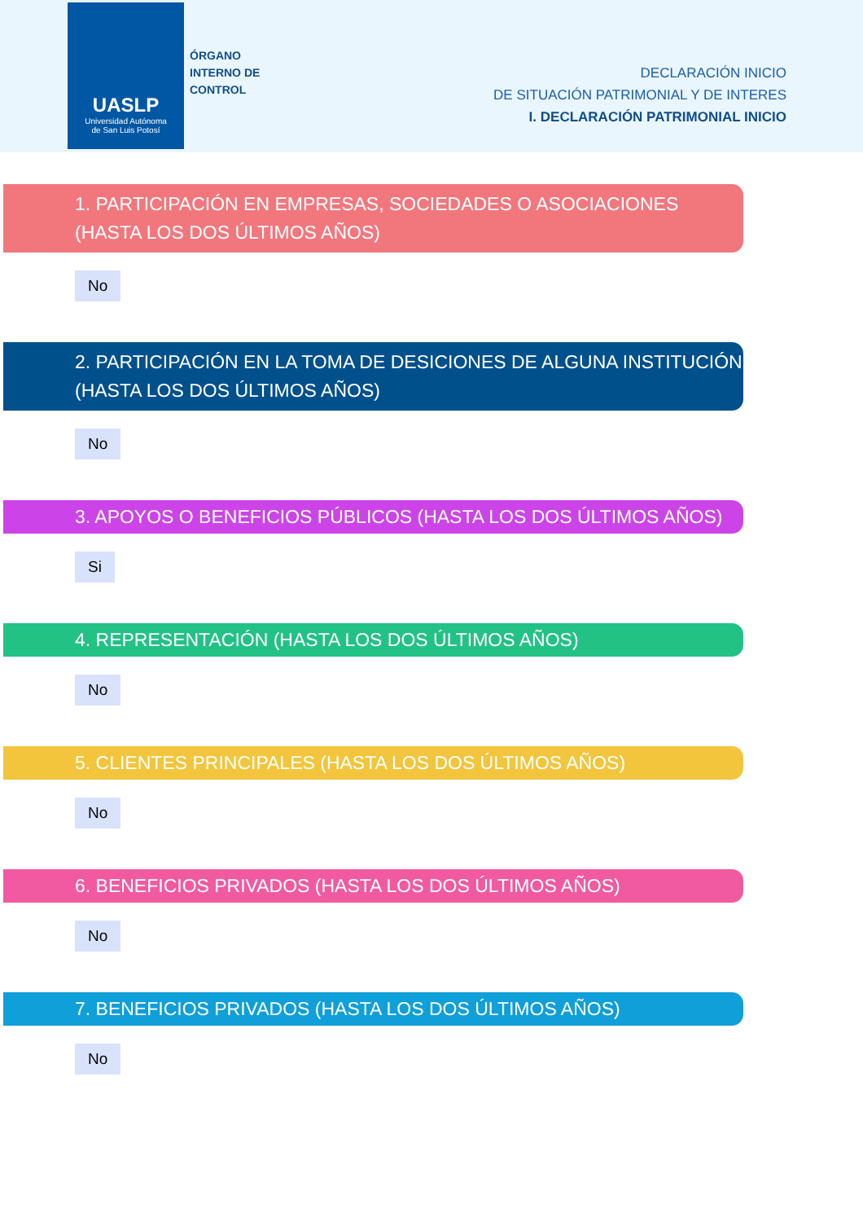UASLP
Universidad Autónoma
de San Luis Potosí
ÓRGANO
INTERNO DE
CONTROL
DECLARACIÓN INICIO
DE SITUACIÓN PATRIMONIAL Y DE INTERES
I. DECLARACIÓN PATRIMONIAL INICIO
1. PARTICIPACIÓN EN EMPRESAS, SOCIEDADES O ASOCIACIONES (HASTA LOS DOS ÚLTIMOS AÑOS)
No
2. PARTICIPACIÓN EN LA TOMA DE DESICIONES DE ALGUNA INSTITUCIÓN (HASTA LOS DOS ÚLTIMOS AÑOS)
No
3. APOYOS O BENEFICIOS PÚBLICOS (HASTA LOS DOS ÚLTIMOS AÑOS)
Si
4. REPRESENTACIÓN (HASTA LOS DOS ÚLTIMOS AÑOS)
No
5. CLIENTES PRINCIPALES (HASTA LOS DOS ÚLTIMOS AÑOS)
No
6. BENEFICIOS PRIVADOS (HASTA LOS DOS ÚLTIMOS AÑOS)
No
7. BENEFICIOS PRIVADOS (HASTA LOS DOS ÚLTIMOS AÑOS)
No